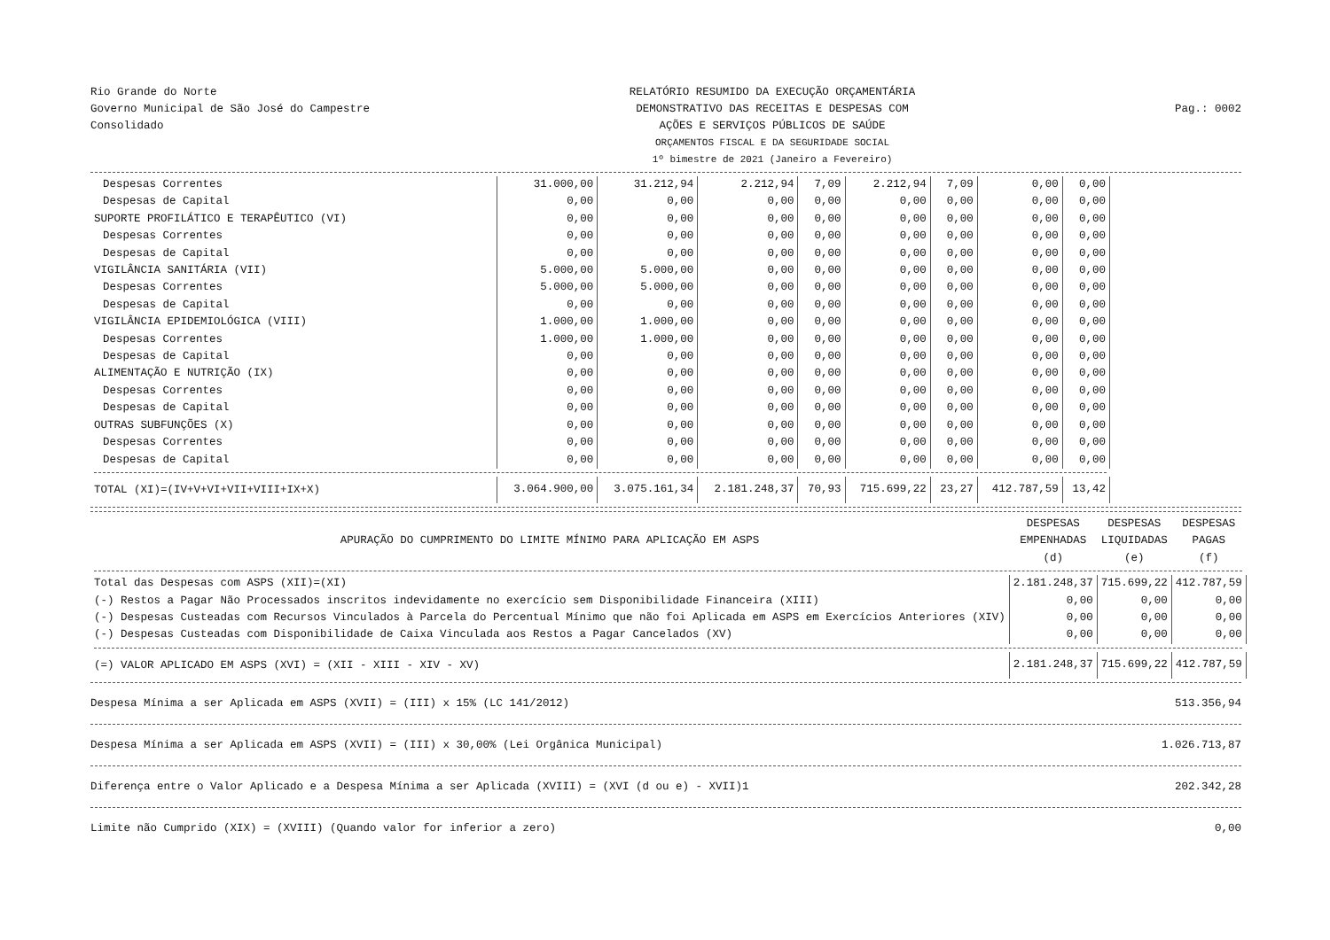Rio Grande do Norte
Governo Municipal de São José do Campestre
Consolidado
RELATÓRIO RESUMIDO DA EXECUÇÃO ORÇAMENTÁRIA
DEMONSTRATIVO DAS RECEITAS E DESPESAS COM
AÇÕES E SERVIÇOS PÚBLICOS DE SAÚDE
ORÇAMENTOS FISCAL E DA SEGURIDADE SOCIAL
1º bimestre de 2021 (Janeiro a Fevereiro)
Pag.: 0002
| Despesas Correntes | 31.000,00 | 31.212,94 | 2.212,94 | 7,09 | 2.212,94 | 7,09 | 0,00 | 0,00 |
| Despesas de Capital | 0,00 | 0,00 | 0,00 | 0,00 | 0,00 | 0,00 | 0,00 | 0,00 |
| SUPORTE PROFILÁTICO E TERAPÊUTICO (VI) | 0,00 | 0,00 | 0,00 | 0,00 | 0,00 | 0,00 | 0,00 | 0,00 |
| Despesas Correntes | 0,00 | 0,00 | 0,00 | 0,00 | 0,00 | 0,00 | 0,00 | 0,00 |
| Despesas de Capital | 0,00 | 0,00 | 0,00 | 0,00 | 0,00 | 0,00 | 0,00 | 0,00 |
| VIGILÂNCIA SANITÁRIA (VII) | 5.000,00 | 5.000,00 | 0,00 | 0,00 | 0,00 | 0,00 | 0,00 | 0,00 |
| Despesas Correntes | 5.000,00 | 5.000,00 | 0,00 | 0,00 | 0,00 | 0,00 | 0,00 | 0,00 |
| Despesas de Capital | 0,00 | 0,00 | 0,00 | 0,00 | 0,00 | 0,00 | 0,00 | 0,00 |
| VIGILÂNCIA EPIDEMIOLÓGICA (VIII) | 1.000,00 | 1.000,00 | 0,00 | 0,00 | 0,00 | 0,00 | 0,00 | 0,00 |
| Despesas Correntes | 1.000,00 | 1.000,00 | 0,00 | 0,00 | 0,00 | 0,00 | 0,00 | 0,00 |
| Despesas de Capital | 0,00 | 0,00 | 0,00 | 0,00 | 0,00 | 0,00 | 0,00 | 0,00 |
| ALIMENTAÇÃO E NUTRIÇÃO (IX) | 0,00 | 0,00 | 0,00 | 0,00 | 0,00 | 0,00 | 0,00 | 0,00 |
| Despesas Correntes | 0,00 | 0,00 | 0,00 | 0,00 | 0,00 | 0,00 | 0,00 | 0,00 |
| Despesas de Capital | 0,00 | 0,00 | 0,00 | 0,00 | 0,00 | 0,00 | 0,00 | 0,00 |
| OUTRAS SUBFUNÇÕES (X) | 0,00 | 0,00 | 0,00 | 0,00 | 0,00 | 0,00 | 0,00 | 0,00 |
| Despesas Correntes | 0,00 | 0,00 | 0,00 | 0,00 | 0,00 | 0,00 | 0,00 | 0,00 |
| Despesas de Capital | 0,00 | 0,00 | 0,00 | 0,00 | 0,00 | 0,00 | 0,00 | 0,00 |
| TOTAL (XI)=(IV+V+VI+VII+VIII+IX+X) | 3.064.900,00 | 3.075.161,34 | 2.181.248,37 | 70,93 | 715.699,22 | 23,27 | 412.787,59 | 13,42 |
| APURAÇÃO DO CUMPRIMENTO DO LIMITE MÍNIMO PARA APLICAÇÃO EM ASPS | DESPESAS EMPENHADAS (d) | DESPESAS LIQUIDADAS (e) | DESPESAS PAGAS (f) |
| --- | --- | --- | --- |
| Total das Despesas com ASPS (XII)=(XI) | 2.181.248,37 | 715.699,22 | 412.787,59 |
| (-) Restos a Pagar Não Processados inscritos indevidamente no exercício sem Disponibilidade Financeira (XIII) | 0,00 | 0,00 | 0,00 |
| (-) Despesas Custeadas com Recursos Vinculados à Parcela do Percentual Mínimo que não foi Aplicada em ASPS em Exercícios Anteriores (XIV) | 0,00 | 0,00 | 0,00 |
| (-) Despesas Custeadas com Disponibilidade de Caixa Vinculada aos Restos a Pagar Cancelados (XV) | 0,00 | 0,00 | 0,00 |
| (=) VALOR APLICADO EM ASPS (XVI) = (XII - XIII - XIV - XV) | 2.181.248,37 | 715.699,22 | 412.787,59 |
Despesa Mínima a ser Aplicada em ASPS (XVII) = (III) x 15% (LC 141/2012) 513.356,94
Despesa Mínima a ser Aplicada em ASPS (XVII) = (III) x 30,00% (Lei Orgânica Municipal) 1.026.713,87
Diferença entre o Valor Aplicado e a Despesa Mínima a ser Aplicada (XVIII) = (XVI (d ou e) - XVII)1 202.342,28
Limite não Cumprido (XIX) = (XVIII) (Quando valor for inferior a zero) 0,00